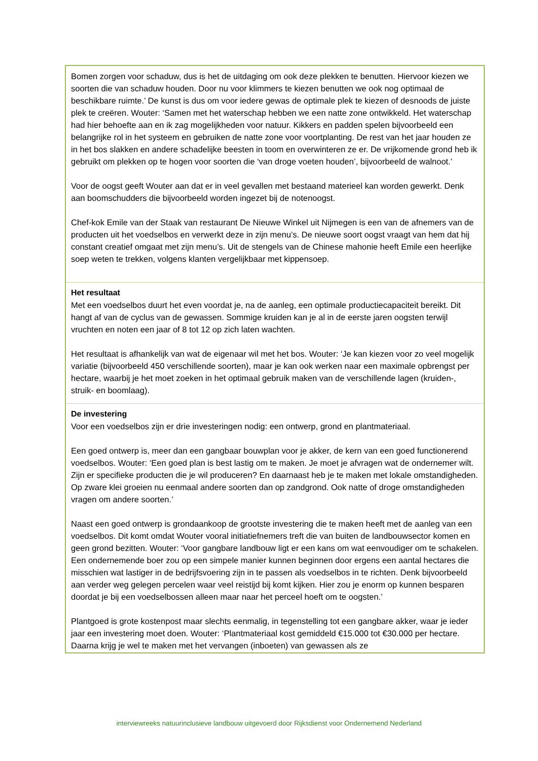Bomen zorgen voor schaduw, dus is het de uitdaging om ook deze plekken te benutten. Hiervoor kiezen we soorten die van schaduw houden. Door nu voor klimmers te kiezen benutten we ook nog optimaal de beschikbare ruimte.’ De kunst is dus om voor iedere gewas de optimale plek te kiezen of desnoods de juiste plek te creëren. Wouter: ‘Samen met het waterschap hebben we een natte zone ontwikkeld. Het waterschap had hier behoefte aan en ik zag mogelijkheden voor natuur. Kikkers en padden spelen bijvoorbeeld een belangrijke rol in het systeem en gebruiken de natte zone voor voortplanting. De rest van het jaar houden ze in het bos slakken en andere schadelijke beesten in toom en overwinteren ze er. De vrijkomende grond heb ik gebruikt om plekken op te hogen voor soorten die ‘van droge voeten houden’, bijvoorbeeld de walnoot.’
Voor de oogst geeft Wouter aan dat er in veel gevallen met bestaand materieel kan worden gewerkt. Denk aan boomschudders die bijvoorbeeld worden ingezet bij de notenoogst.
Chef-kok Emile van der Staak van restaurant De Nieuwe Winkel uit Nijmegen is een van de afnemers van de producten uit het voedselbos en verwerkt deze in zijn menu’s. De nieuwe soort oogst vraagt van hem dat hij constant creatief omgaat met zijn menu’s. Uit de stengels van de Chinese mahonie heeft Emile een heerlijke soep weten te trekken, volgens klanten vergelijkbaar met kippensoep.
Het resultaat
Met een voedselbos duurt het even voordat je, na de aanleg, een optimale productiecapaciteit bereikt. Dit hangt af van de cyclus van de gewassen. Sommige kruiden kan je al in de eerste jaren oogsten terwijl vruchten en noten een jaar of 8 tot 12 op zich laten wachten.
Het resultaat is afhankelijk van wat de eigenaar wil met het bos. Wouter: ‘Je kan kiezen voor zo veel mogelijk variatie (bijvoorbeeld 450 verschillende soorten), maar je kan ook werken naar een maximale opbrengst per hectare, waarbij je het moet zoeken in het optimaal gebruik maken van de verschillende lagen (kruiden-, struik- en boomlaag).
De investering
Voor een voedselbos zijn er drie investeringen nodig: een ontwerp, grond en plantmateriaal.
Een goed ontwerp is, meer dan een gangbaar bouwplan voor je akker, de kern van een goed functionerend voedselbos. Wouter: ‘Een goed plan is best lastig om te maken. Je moet je afvragen wat de ondernemer wilt. Zijn er specifieke producten die je wil produceren? En daarnaast heb je te maken met lokale omstandigheden. Op zware klei groeien nu eenmaal andere soorten dan op zandgrond. Ook natte of droge omstandigheden vragen om andere soorten.’
Naast een goed ontwerp is grondaankoop de grootste investering die te maken heeft met de aanleg van een voedselbos. Dit komt omdat Wouter vooral initiatiefnemers treft die van buiten de landbouwsector komen en geen grond bezitten. Wouter: ‘Voor gangbare landbouw ligt er een kans om wat eenvoudiger om te schakelen. Een ondernemende boer zou op een simpele manier kunnen beginnen door ergens een aantal hectares die misschien wat lastiger in de bedrijfsvoering zijn in te passen als voedselbos in te richten. Denk bijvoorbeeld aan verder weg gelegen percelen waar veel reistijd bij komt kijken. Hier zou je enorm op kunnen besparen doordat je bij een voedselbossen alleen maar naar het perceel hoeft om te oogsten.’
Plantgoed is grote kostenpost maar slechts eenmalig, in tegenstelling tot een gangbare akker, waar je ieder jaar een investering moet doen. Wouter: ‘Plantmateriaal kost gemiddeld €15.000 tot €30.000 per hectare. Daarna krijg je wel te maken met het vervangen (inboeten) van gewassen als ze
interviewreeks natuurinclusieve landbouw uitgevoerd door Rijksdienst voor Ondernemend Nederland